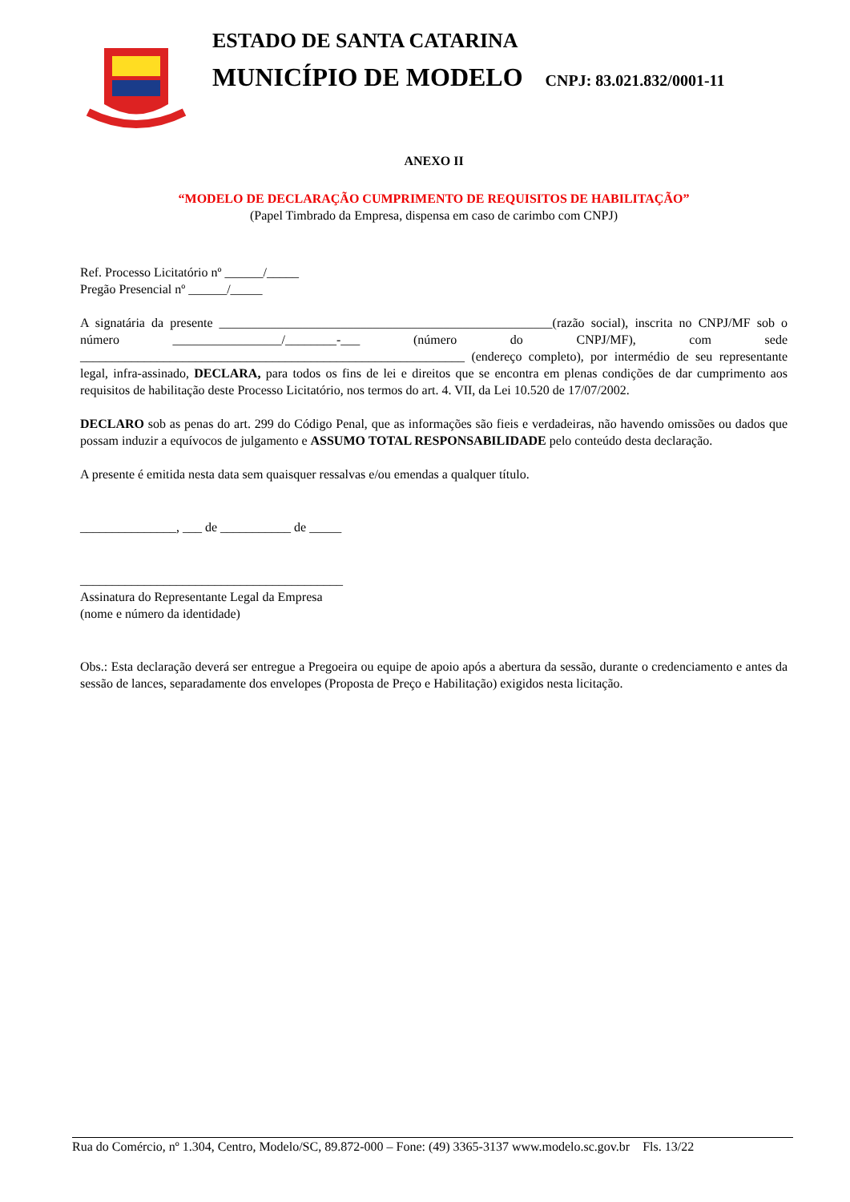ESTADO DE SANTA CATARINA
MUNICÍPIO DE MODELO CNPJ: 83.021.832/0001-11
ANEXO II
“MODELO DE DECLARAÇÃO CUMPRIMENTO DE REQUISITOS DE HABILITAÇÃO”
(Papel Timbrado da Empresa, dispensa em caso de carimbo com CNPJ)
Ref. Processo Licitatório nº ______/_____
Pregão Presencial nº ______/_____
A signatária da presente ____________________________________________________(razão social), inscrita no CNPJ/MF sob o número _________________/________-___ (número do CNPJ/MF), com sede ____________________________________________________________ (endereço completo), por intermédio de seu representante legal, infra-assinado, DECLARA, para todos os fins de lei e direitos que se encontra em plenas condições de dar cumprimento aos requisitos de habilitação deste Processo Licitatório, nos termos do art. 4. VII, da Lei 10.520 de 17/07/2002.
DECLARO sob as penas do art. 299 do Código Penal, que as informações são fieis e verdadeiras, não havendo omissões ou dados que possam induzir a equívocos de julgamento e ASSUMO TOTAL RESPONSABILIDADE pelo conteúdo desta declaração.
A presente é emitida nesta data sem quaisquer ressalvas e/ou emendas a qualquer título.
_______________, ___ de ___________ de _____
_________________________________________
Assinatura do Representante Legal da Empresa
(nome e número da identidade)
Obs.: Esta declaração deverá ser entregue a Pregoeira ou equipe de apoio após a abertura da sessão, durante o credenciamento e antes da sessão de lances, separadamente dos envelopes (Proposta de Preço e Habilitação) exigidos nesta licitação.
Rua do Comércio, nº 1.304, Centro, Modelo/SC, 89.872-000 – Fone: (49) 3365-3137 www.modelo.sc.gov.br Fls. 13/22